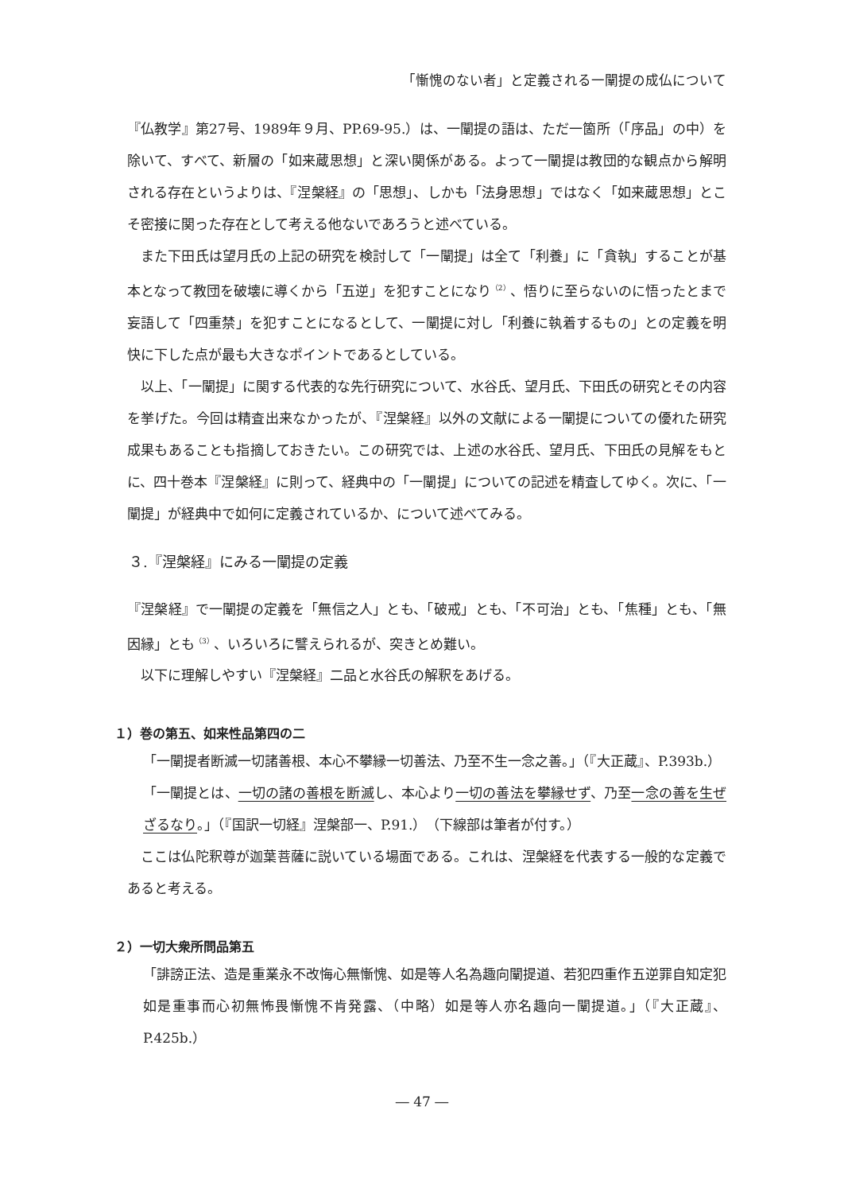「慚愧のない者」と定義される一闡提の成仏について
『仏教学』第27号、1989年９月、PP.69-95.）は、一闡提の語は、ただ一箇所（「序品」の中）を除いて、すべて、新層の「如来蔵思想」と深い関係がある。よって一闡提は教団的な観点から解明される存在というよりは、『涅槃経』の「思想」、しかも「法身思想」ではなく「如来蔵思想」とこそ密接に関った存在として考える他ないであろうと述べている。
また下田氏は望月氏の上記の研究を検討して「一闡提」は全て「利養」に「貪執」することが基本となって教団を破壊に導くから「五逆」を犯すことになり<sup>（2）</sup>、悟りに至らないのに悟ったとまで妄語して「四重禁」を犯すことになるとして、一闡提に対し「利養に執着するもの」との定義を明快に下した点が最も大きなポイントであるとしている。
以上、「一闡提」に関する代表的な先行研究について、水谷氏、望月氏、下田氏の研究とその内容を挙げた。今回は精査出来なかったが、『涅槃経』以外の文献による一闡提についての優れた研究成果もあることも指摘しておきたい。この研究では、上述の水谷氏、望月氏、下田氏の見解をもとに、四十巻本『涅槃経』に則って、経典中の「一闡提」についての記述を精査してゆく。次に、「一闡提」が経典中で如何に定義されているか、について述べてみる。
３.『涅槃経』にみる一闡提の定義
『涅槃経』で一闡提の定義を「無信之人」とも、「破戒」とも、「不可治」とも、「焦種」とも、「無因縁」とも<sup>（3）</sup>、いろいろに譬えられるが、突きとめ難い。
以下に理解しやすい『涅槃経』二品と水谷氏の解釈をあげる。
１）巻の第五、如来性品第四の二
「一闡提者断滅一切諸善根、本心不攀縁一切善法、乃至不生一念之善。」（『大正蔵』、P.393b.）
「一闡提とは、一切の諸の善根を断滅し、本心より一切の善法を攀縁せず、乃至一念の善を生ぜざるなり。」（『国訳一切経』涅槃部一、P.91.）（下線部は筆者が付す。）
ここは仏陀釈尊が迦葉菩薩に説いている場面である。これは、涅槃経を代表する一般的な定義であると考える。
２）一切大衆所問品第五
「誹謗正法、造是重業永不改悔心無慚愧、如是等人名為趣向闡提道、若犯四重作五逆罪自知定犯如是重事而心初無怖畏慚愧不肯発露、（中略）如是等人亦名趣向一闡提道。」（『大正蔵』、P.425b.）
― 47 ―